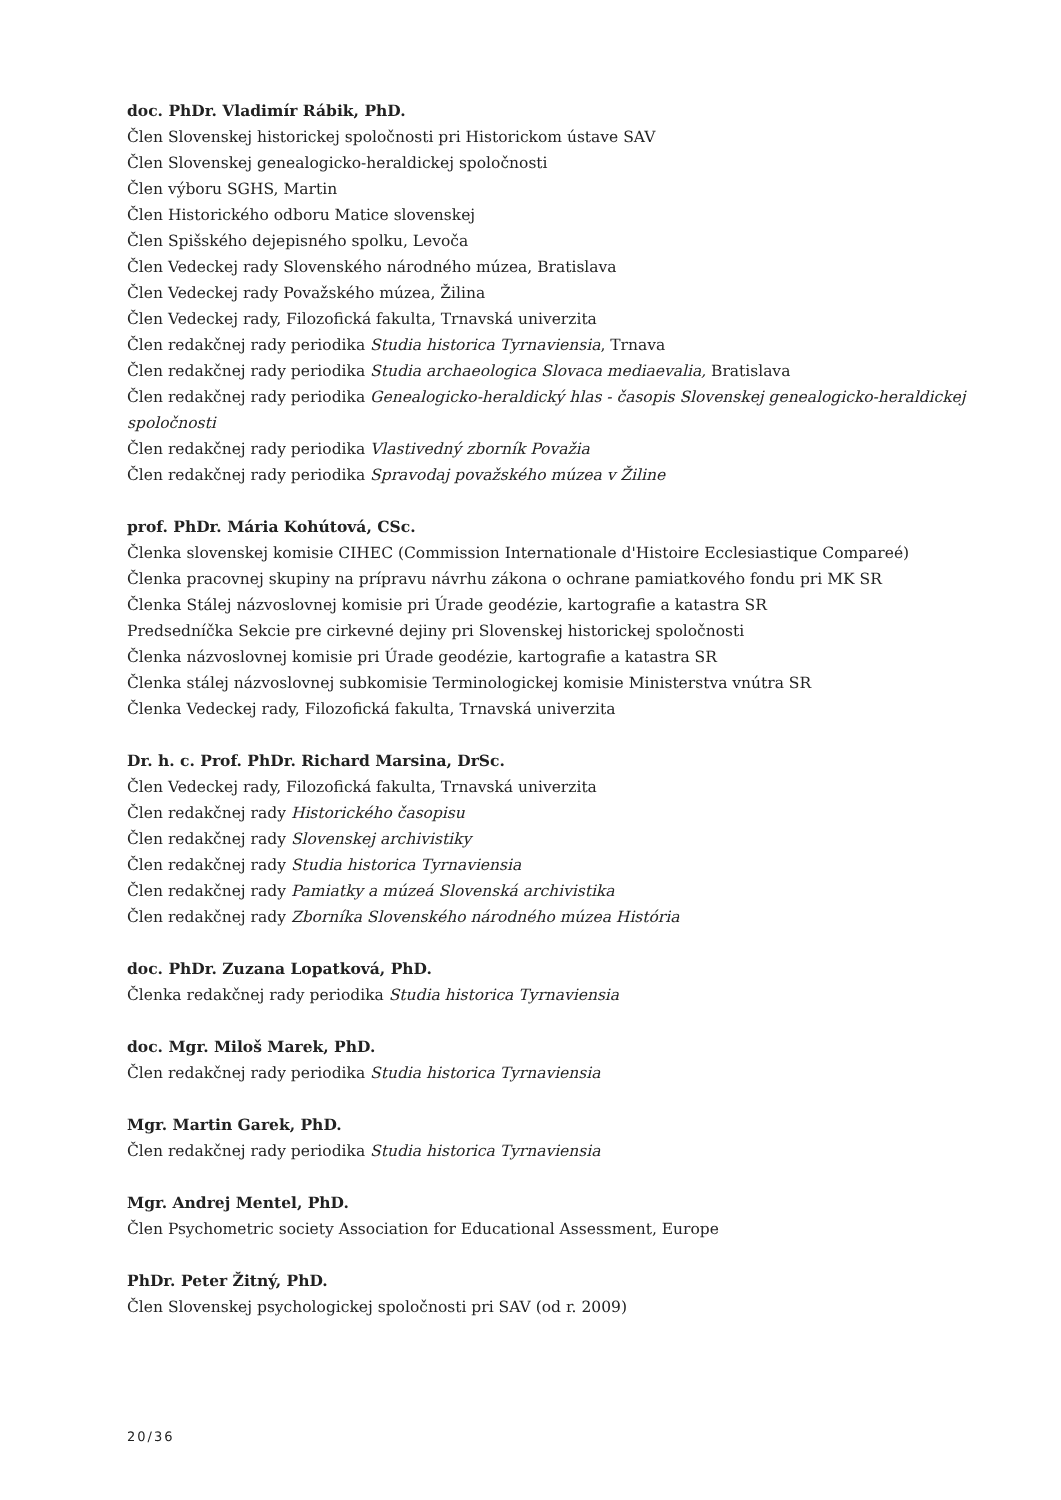doc. PhDr. Vladimír Rábik, PhD.
Člen Slovenskej historickej spoločnosti pri Historickom ústave SAV
Člen Slovenskej genealogicko-heraldickej spoločnosti
Člen výboru SGHS, Martin
Člen Historického odboru Matice slovenskej
Člen Spišského dejepisného spolku, Levoča
Člen Vedeckej rady Slovenského národného múzea, Bratislava
Člen Vedeckej rady Považského múzea, Žilina
Člen Vedeckej rady, Filozofická fakulta, Trnavská univerzita
Člen redakčnej rady periodika Studia historica Tyrnaviensia, Trnava
Člen redakčnej rady periodika Studia archaeologica Slovaca mediaevalia, Bratislava
Člen redakčnej rady periodika Genealogicko-heraldický hlas - časopis Slovenskej genealogicko-heraldickej spoločnosti
Člen redakčnej rady periodika Vlastivedný zborník Považia
Člen redakčnej rady periodika Spravodaj považského múzea v Žiline
prof. PhDr. Mária Kohútová, CSc.
Členka slovenskej komisie CIHEC (Commission Internationale d'Histoire Ecclesiastique Compareé)
Členka pracovnej skupiny na prípravu návrhu zákona o ochrane pamiatkového fondu pri MK SR
Členka Stálej názvoslovnej komisie pri Úrade geodézie, kartografie a katastra SR
Predsedníčka Sekcie pre cirkevné dejiny pri Slovenskej historickej spoločnosti
Členka názvoslovnej komisie pri Úrade geodézie, kartografie a katastra SR
Členka stálej názvoslovnej subkomisie Terminologickej komisie Ministerstva vnútra SR
Členka Vedeckej rady, Filozofická fakulta, Trnavská univerzita
Dr. h. c. Prof. PhDr. Richard Marsina, DrSc.
Člen Vedeckej rady, Filozofická fakulta, Trnavská univerzita
Člen redakčnej rady Historického časopisu
Člen redakčnej rady Slovenskej archivistiky
Člen redakčnej rady Studia historica Tyrnaviensia
Člen redakčnej rady Pamiatky a múzeá Slovenská archivistika
Člen redakčnej rady Zborníka Slovenského národného múzea História
doc. PhDr. Zuzana Lopatková, PhD.
Členka redakčnej rady periodika Studia historica Tyrnaviensia
doc. Mgr. Miloš Marek, PhD.
Člen redakčnej rady periodika Studia historica Tyrnaviensia
Mgr. Martin Garek, PhD.
Člen redakčnej rady periodika Studia historica Tyrnaviensia
Mgr. Andrej Mentel, PhD.
Člen Psychometric society Association for Educational Assessment, Europe
PhDr. Peter Žitný, PhD.
Člen Slovenskej psychologickej spoločnosti pri SAV (od r. 2009)
20/36